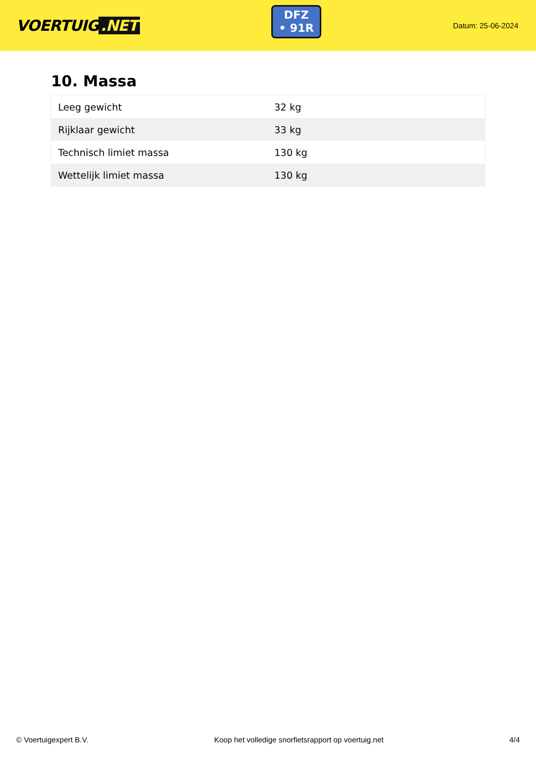VOERTUIG.NET
DFZ
• 91R
Datum: 25-06-2024
10. Massa
| Leeg gewicht | 32 kg |
| Rijklaar gewicht | 33 kg |
| Technisch limiet massa | 130 kg |
| Wettelijk limiet massa | 130 kg |
© Voertuigexpert B.V. Koop het volledige snorfietsrapport op voertuig.net 4/4